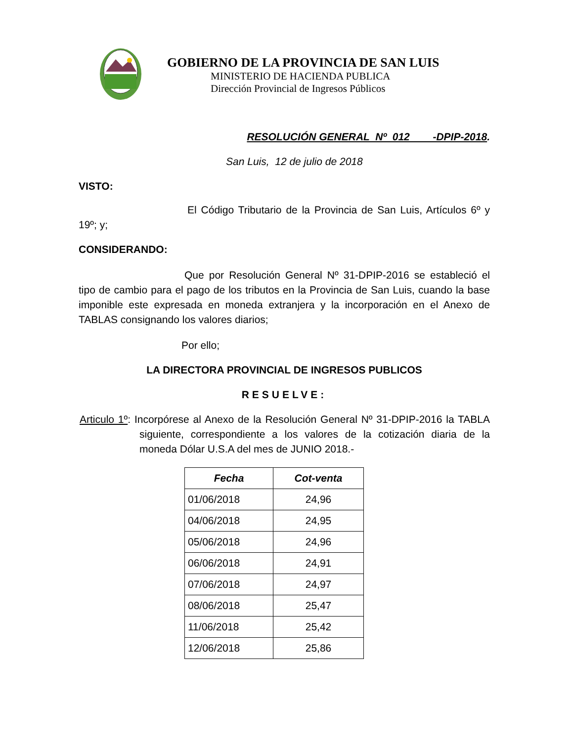GOBIERNO DE LA PROVINCIA DE SAN LUIS
MINISTERIO DE HACIENDA PUBLICA
Dirección Provincial de Ingresos Públicos
RESOLUCIÓN GENERAL Nº 012 -DPIP-2018.
San Luis, 12 de julio de 2018
VISTO:
El Código Tributario de la Provincia de San Luis, Artículos 6º y 19º; y;
CONSIDERANDO:
Que por Resolución General Nº 31-DPIP-2016 se estableció el tipo de cambio para el pago de los tributos en la Provincia de San Luis, cuando la base imponible este expresada en moneda extranjera y la incorporación en el Anexo de TABLAS consignando los valores diarios;
Por ello;
LA DIRECTORA PROVINCIAL DE INGRESOS PUBLICOS
RESUELVE:
Articulo 1º: Incorpórese al Anexo de la Resolución General Nº 31-DPIP-2016 la TABLA siguiente, correspondiente a los valores de la cotización diaria de la moneda Dólar U.S.A del mes de JUNIO 2018.-
| Fecha | Cot-venta |
| --- | --- |
| 01/06/2018 | 24,96 |
| 04/06/2018 | 24,95 |
| 05/06/2018 | 24,96 |
| 06/06/2018 | 24,91 |
| 07/06/2018 | 24,97 |
| 08/06/2018 | 25,47 |
| 11/06/2018 | 25,42 |
| 12/06/2018 | 25,86 |